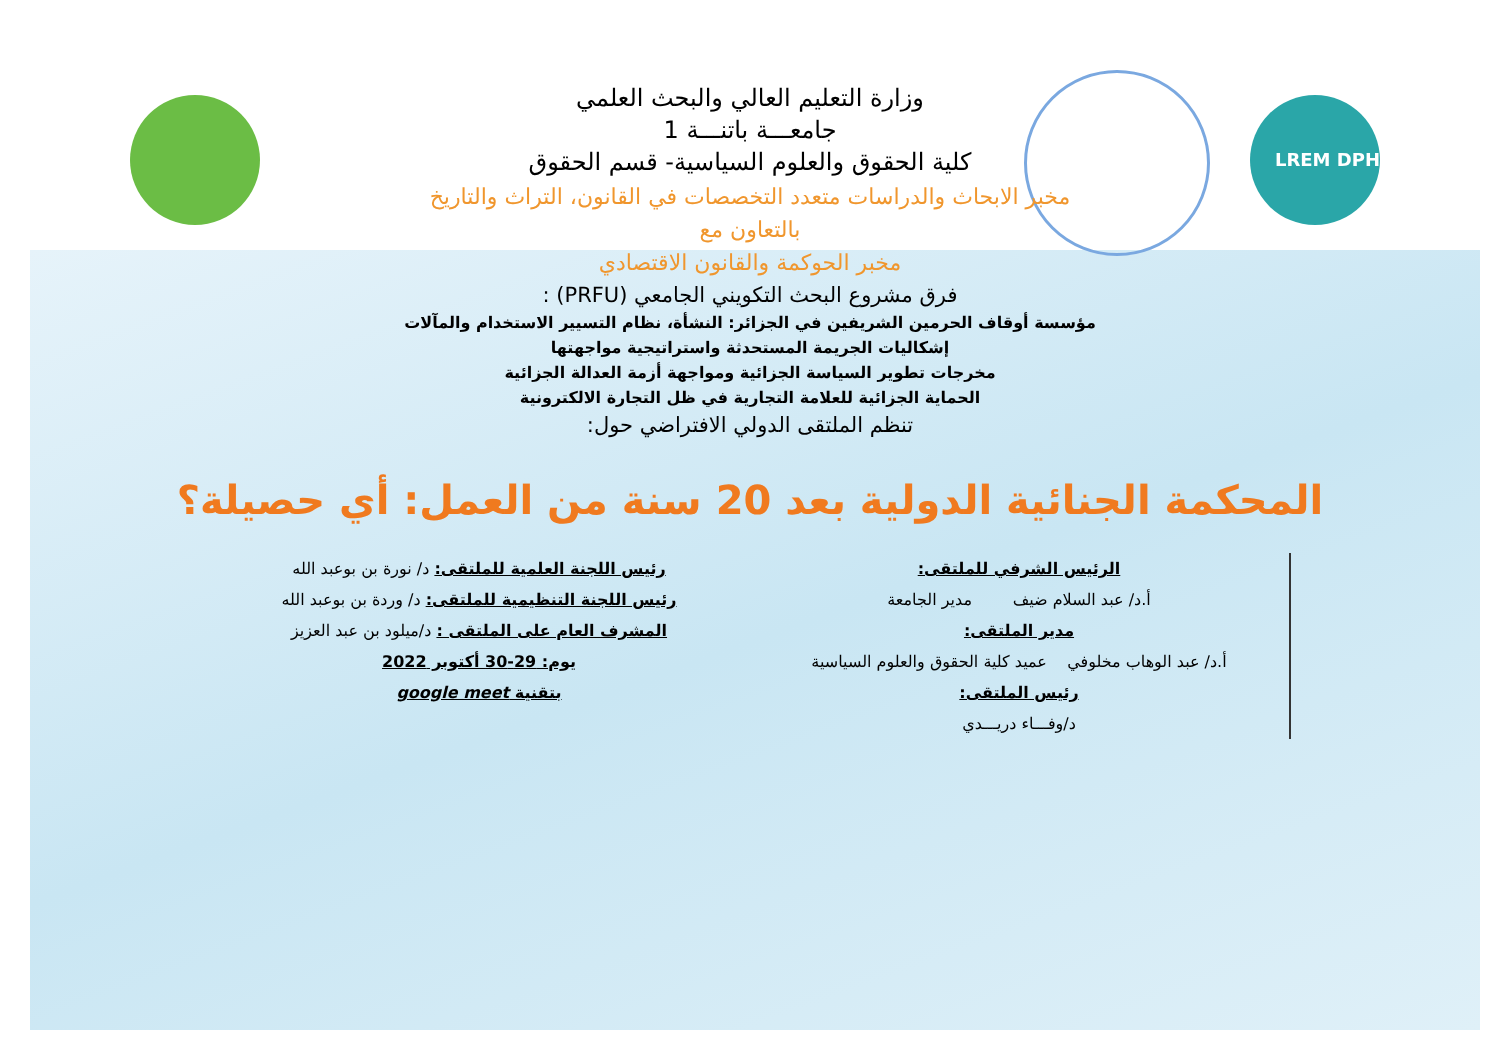LREM DPH
وزارة التعليم العالي والبحث العلمي
جامعـــة باتنـــة 1
كلية الحقوق والعلوم السياسية- قسم الحقوق
مخبر الابحاث والدراسات متعدد التخصصات في القانون، التراث والتاريخ
بالتعاون مع
مخبر الحوكمة والقانون الاقتصادي
فرق مشروع البحث التكويني الجامعي (PRFU) :
مؤسسة أوقاف الحرمين الشريفين في الجزائر: النشأة، نظام التسيير الاستخدام والمآلات
إشكاليات الجريمة المستحدثة واستراتيجية مواجهتها
مخرجات تطوير السياسة الجزائية ومواجهة أزمة العدالة الجزائية
الحماية الجزائية للعلامة التجارية في ظل التجارة الالكترونية
تنظم الملتقى الدولي الافتراضي حول:
المحكمة الجنائية الدولية بعد 20 سنة من العمل: أي حصيلة؟
الرئيس الشرفي للملتقى:
أ.د/ عبد السلام ضيف مدير الجامعة
مدير الملتقى:
أ.د/ عبد الوهاب مخلوفي عميد كلية الحقوق والعلوم السياسية
رئيس الملتقى:
د/وفـــاء دريـــدي
رئيس اللجنة العلمية للملتقى: د/ نورة بن بوعبد الله
رئيس اللجنة التنظيمية للملتقى: د/ وردة بن بوعبد الله
المشرف العام على الملتقى : د/ميلود بن عبد العزيز
يوم: 29-30 أكتوبر 2022
بتقنية google meet